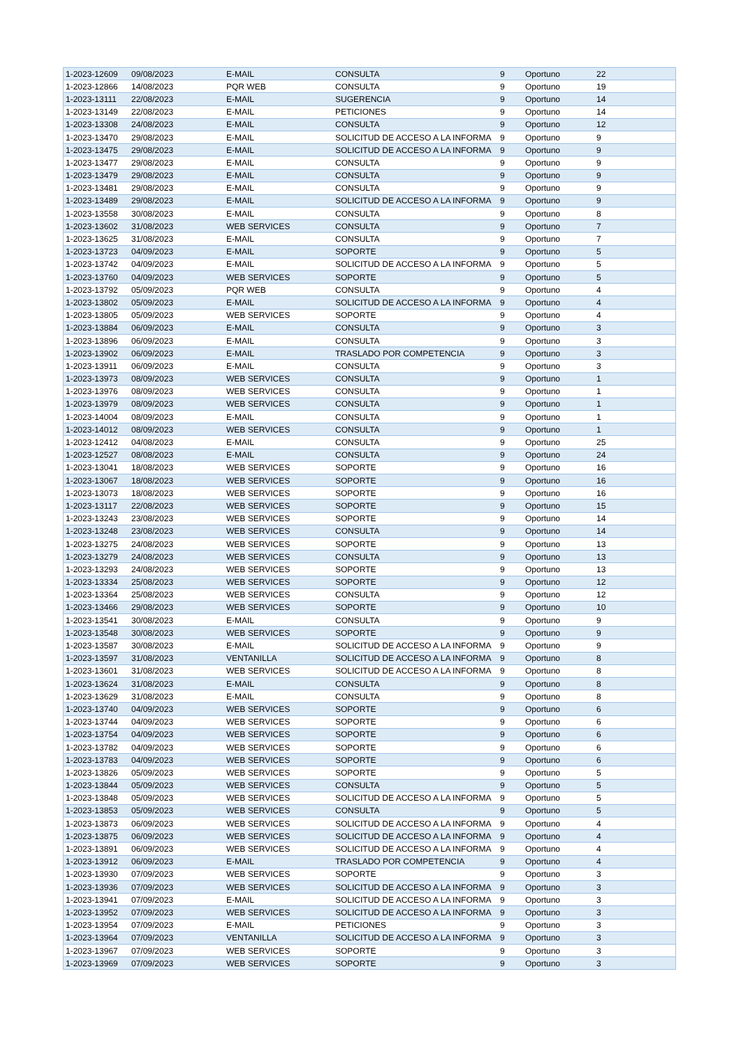| 1-2023-12609 | 09/08/2023 | E-MAIL | CONSULTA | 9 | Oportuno | 22 |
| 1-2023-12866 | 14/08/2023 | PQR WEB | CONSULTA | 9 | Oportuno | 19 |
| 1-2023-13111 | 22/08/2023 | E-MAIL | SUGERENCIA | 9 | Oportuno | 14 |
| 1-2023-13149 | 22/08/2023 | E-MAIL | PETICIONES | 9 | Oportuno | 14 |
| 1-2023-13308 | 24/08/2023 | E-MAIL | CONSULTA | 9 | Oportuno | 12 |
| 1-2023-13470 | 29/08/2023 | E-MAIL | SOLICITUD DE ACCESO A LA INFORMA | 9 | Oportuno | 9 |
| 1-2023-13475 | 29/08/2023 | E-MAIL | SOLICITUD DE ACCESO A LA INFORMA | 9 | Oportuno | 9 |
| 1-2023-13477 | 29/08/2023 | E-MAIL | CONSULTA | 9 | Oportuno | 9 |
| 1-2023-13479 | 29/08/2023 | E-MAIL | CONSULTA | 9 | Oportuno | 9 |
| 1-2023-13481 | 29/08/2023 | E-MAIL | CONSULTA | 9 | Oportuno | 9 |
| 1-2023-13489 | 29/08/2023 | E-MAIL | SOLICITUD DE ACCESO A LA INFORMA | 9 | Oportuno | 9 |
| 1-2023-13558 | 30/08/2023 | E-MAIL | CONSULTA | 9 | Oportuno | 8 |
| 1-2023-13602 | 31/08/2023 | WEB SERVICES | CONSULTA | 9 | Oportuno | 7 |
| 1-2023-13625 | 31/08/2023 | E-MAIL | CONSULTA | 9 | Oportuno | 7 |
| 1-2023-13723 | 04/09/2023 | E-MAIL | SOPORTE | 9 | Oportuno | 5 |
| 1-2023-13742 | 04/09/2023 | E-MAIL | SOLICITUD DE ACCESO A LA INFORMA | 9 | Oportuno | 5 |
| 1-2023-13760 | 04/09/2023 | WEB SERVICES | SOPORTE | 9 | Oportuno | 5 |
| 1-2023-13792 | 05/09/2023 | PQR WEB | CONSULTA | 9 | Oportuno | 4 |
| 1-2023-13802 | 05/09/2023 | E-MAIL | SOLICITUD DE ACCESO A LA INFORMA | 9 | Oportuno | 4 |
| 1-2023-13805 | 05/09/2023 | WEB SERVICES | SOPORTE | 9 | Oportuno | 4 |
| 1-2023-13884 | 06/09/2023 | E-MAIL | CONSULTA | 9 | Oportuno | 3 |
| 1-2023-13896 | 06/09/2023 | E-MAIL | CONSULTA | 9 | Oportuno | 3 |
| 1-2023-13902 | 06/09/2023 | E-MAIL | TRASLADO POR COMPETENCIA | 9 | Oportuno | 3 |
| 1-2023-13911 | 06/09/2023 | E-MAIL | CONSULTA | 9 | Oportuno | 3 |
| 1-2023-13973 | 08/09/2023 | WEB SERVICES | CONSULTA | 9 | Oportuno | 1 |
| 1-2023-13976 | 08/09/2023 | WEB SERVICES | CONSULTA | 9 | Oportuno | 1 |
| 1-2023-13979 | 08/09/2023 | WEB SERVICES | CONSULTA | 9 | Oportuno | 1 |
| 1-2023-14004 | 08/09/2023 | E-MAIL | CONSULTA | 9 | Oportuno | 1 |
| 1-2023-14012 | 08/09/2023 | WEB SERVICES | CONSULTA | 9 | Oportuno | 1 |
| 1-2023-12412 | 04/08/2023 | E-MAIL | CONSULTA | 9 | Oportuno | 25 |
| 1-2023-12527 | 08/08/2023 | E-MAIL | CONSULTA | 9 | Oportuno | 24 |
| 1-2023-13041 | 18/08/2023 | WEB SERVICES | SOPORTE | 9 | Oportuno | 16 |
| 1-2023-13067 | 18/08/2023 | WEB SERVICES | SOPORTE | 9 | Oportuno | 16 |
| 1-2023-13073 | 18/08/2023 | WEB SERVICES | SOPORTE | 9 | Oportuno | 16 |
| 1-2023-13117 | 22/08/2023 | WEB SERVICES | SOPORTE | 9 | Oportuno | 15 |
| 1-2023-13243 | 23/08/2023 | WEB SERVICES | SOPORTE | 9 | Oportuno | 14 |
| 1-2023-13248 | 23/08/2023 | WEB SERVICES | CONSULTA | 9 | Oportuno | 14 |
| 1-2023-13275 | 24/08/2023 | WEB SERVICES | SOPORTE | 9 | Oportuno | 13 |
| 1-2023-13279 | 24/08/2023 | WEB SERVICES | CONSULTA | 9 | Oportuno | 13 |
| 1-2023-13293 | 24/08/2023 | WEB SERVICES | SOPORTE | 9 | Oportuno | 13 |
| 1-2023-13334 | 25/08/2023 | WEB SERVICES | SOPORTE | 9 | Oportuno | 12 |
| 1-2023-13364 | 25/08/2023 | WEB SERVICES | CONSULTA | 9 | Oportuno | 12 |
| 1-2023-13466 | 29/08/2023 | WEB SERVICES | SOPORTE | 9 | Oportuno | 10 |
| 1-2023-13541 | 30/08/2023 | E-MAIL | CONSULTA | 9 | Oportuno | 9 |
| 1-2023-13548 | 30/08/2023 | WEB SERVICES | SOPORTE | 9 | Oportuno | 9 |
| 1-2023-13587 | 30/08/2023 | E-MAIL | SOLICITUD DE ACCESO A LA INFORMA | 9 | Oportuno | 9 |
| 1-2023-13597 | 31/08/2023 | VENTANILLA | SOLICITUD DE ACCESO A LA INFORMA | 9 | Oportuno | 8 |
| 1-2023-13601 | 31/08/2023 | WEB SERVICES | SOLICITUD DE ACCESO A LA INFORMA | 9 | Oportuno | 8 |
| 1-2023-13624 | 31/08/2023 | E-MAIL | CONSULTA | 9 | Oportuno | 8 |
| 1-2023-13629 | 31/08/2023 | E-MAIL | CONSULTA | 9 | Oportuno | 8 |
| 1-2023-13740 | 04/09/2023 | WEB SERVICES | SOPORTE | 9 | Oportuno | 6 |
| 1-2023-13744 | 04/09/2023 | WEB SERVICES | SOPORTE | 9 | Oportuno | 6 |
| 1-2023-13754 | 04/09/2023 | WEB SERVICES | SOPORTE | 9 | Oportuno | 6 |
| 1-2023-13782 | 04/09/2023 | WEB SERVICES | SOPORTE | 9 | Oportuno | 6 |
| 1-2023-13783 | 04/09/2023 | WEB SERVICES | SOPORTE | 9 | Oportuno | 6 |
| 1-2023-13826 | 05/09/2023 | WEB SERVICES | SOPORTE | 9 | Oportuno | 5 |
| 1-2023-13844 | 05/09/2023 | WEB SERVICES | CONSULTA | 9 | Oportuno | 5 |
| 1-2023-13848 | 05/09/2023 | WEB SERVICES | SOLICITUD DE ACCESO A LA INFORMA | 9 | Oportuno | 5 |
| 1-2023-13853 | 05/09/2023 | WEB SERVICES | CONSULTA | 9 | Oportuno | 5 |
| 1-2023-13873 | 06/09/2023 | WEB SERVICES | SOLICITUD DE ACCESO A LA INFORMA | 9 | Oportuno | 4 |
| 1-2023-13875 | 06/09/2023 | WEB SERVICES | SOLICITUD DE ACCESO A LA INFORMA | 9 | Oportuno | 4 |
| 1-2023-13891 | 06/09/2023 | WEB SERVICES | SOLICITUD DE ACCESO A LA INFORMA | 9 | Oportuno | 4 |
| 1-2023-13912 | 06/09/2023 | E-MAIL | TRASLADO POR COMPETENCIA | 9 | Oportuno | 4 |
| 1-2023-13930 | 07/09/2023 | WEB SERVICES | SOPORTE | 9 | Oportuno | 3 |
| 1-2023-13936 | 07/09/2023 | WEB SERVICES | SOLICITUD DE ACCESO A LA INFORMA | 9 | Oportuno | 3 |
| 1-2023-13941 | 07/09/2023 | E-MAIL | SOLICITUD DE ACCESO A LA INFORMA | 9 | Oportuno | 3 |
| 1-2023-13952 | 07/09/2023 | WEB SERVICES | SOLICITUD DE ACCESO A LA INFORMA | 9 | Oportuno | 3 |
| 1-2023-13954 | 07/09/2023 | E-MAIL | PETICIONES | 9 | Oportuno | 3 |
| 1-2023-13964 | 07/09/2023 | VENTANILLA | SOLICITUD DE ACCESO A LA INFORMA | 9 | Oportuno | 3 |
| 1-2023-13967 | 07/09/2023 | WEB SERVICES | SOPORTE | 9 | Oportuno | 3 |
| 1-2023-13969 | 07/09/2023 | WEB SERVICES | SOPORTE | 9 | Oportuno | 3 |